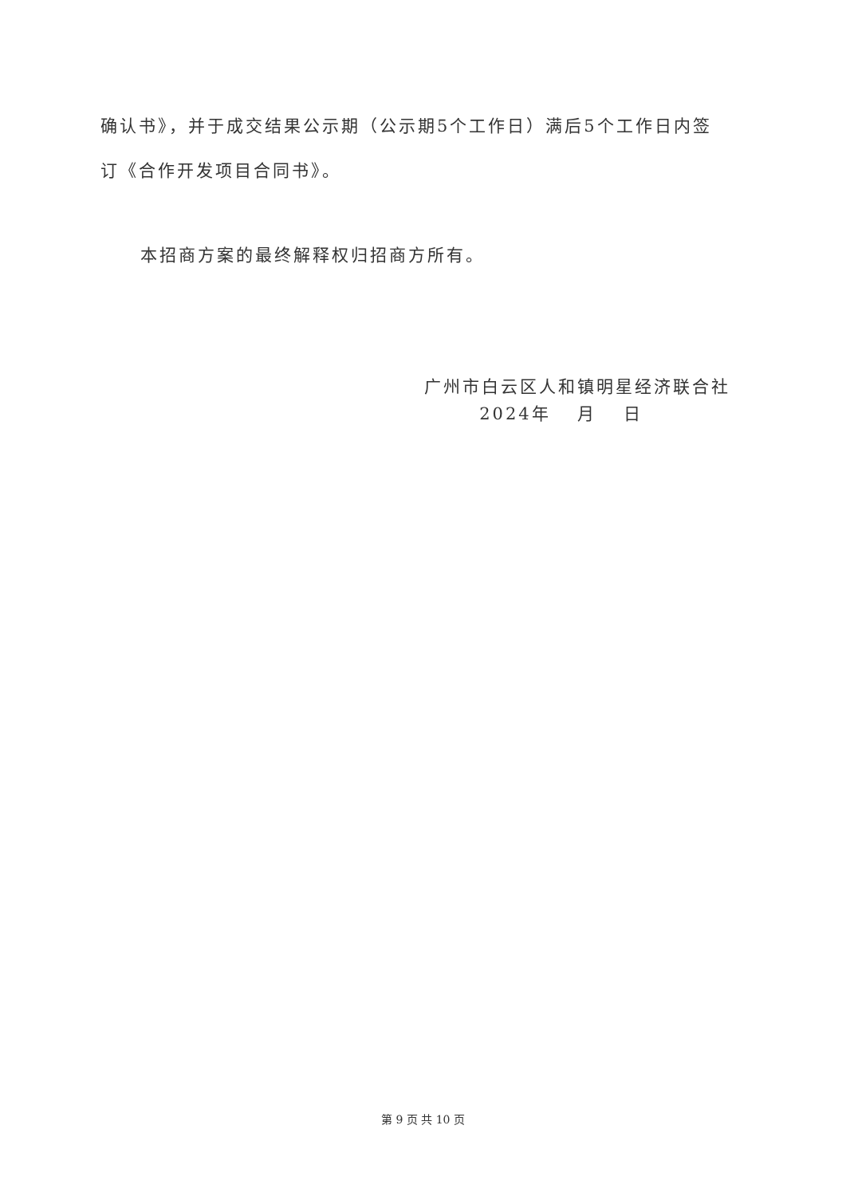确认书》，并于成交结果公示期（公示期5个工作日）满后5个工作日内签订《合作开发项目合同书》。
本招商方案的最终解释权归招商方所有。
广州市白云区人和镇明星经济联合社
2024年　 月　 日
第 9 页 共 10 页